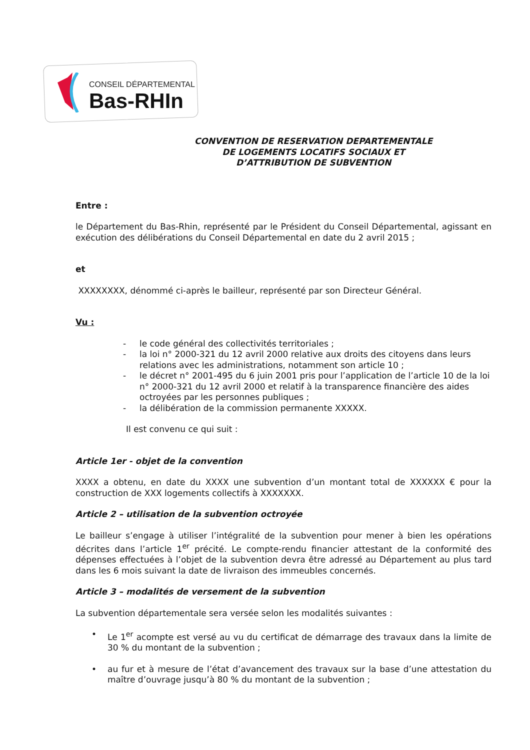CONSEIL DÉPARTEMENTAL
Bas-RHIn
CONVENTION DE RESERVATION DEPARTEMENTALE
DE LOGEMENTS LOCATIFS SOCIAUX ET
D’ATTRIBUTION DE SUBVENTION
Entre :
le Département du Bas-Rhin, représenté par le Président du Conseil Départemental, agissant en exécution des délibérations du Conseil Départemental en date du 2 avril 2015 ;
et
XXXXXXXX, dénommé ci-après le bailleur, représenté par son Directeur Général.
Vu :
- le code général des collectivités territoriales ;
- la loi n° 2000-321 du 12 avril 2000 relative aux droits des citoyens dans leurs relations avec les administrations, notamment son article 10 ;
- le décret n° 2001-495 du 6 juin 2001 pris pour l’application de l’article 10 de la loi n° 2000-321 du 12 avril 2000 et relatif à la transparence financière des aides octroyées par les personnes publiques ;
- la délibération de la commission permanente XXXXX.
Il est convenu ce qui suit :
Article 1er - objet de la convention
XXXX a obtenu, en date du XXXX une subvention d’un montant total de XXXXXX € pour la construction de XXX logements collectifs à XXXXXXX.
Article 2 – utilisation de la subvention octroyée
Le bailleur s’engage à utiliser l’intégralité de la subvention pour mener à bien les opérations décrites dans l’article 1<sup>er</sup> précité. Le compte-rendu financier attestant de la conformité des dépenses effectuées à l’objet de la subvention devra être adressé au Département au plus tard dans les 6 mois suivant la date de livraison des immeubles concernés.
Article 3 – modalités de versement de la subvention
La subvention départementale sera versée selon les modalités suivantes :
• Le 1<sup>er</sup> acompte est versé au vu du certificat de démarrage des travaux dans la limite de 30 % du montant de la subvention ;
• au fur et à mesure de l’état d’avancement des travaux sur la base d’une attestation du maître d’ouvrage jusqu’à 80 % du montant de la subvention ;